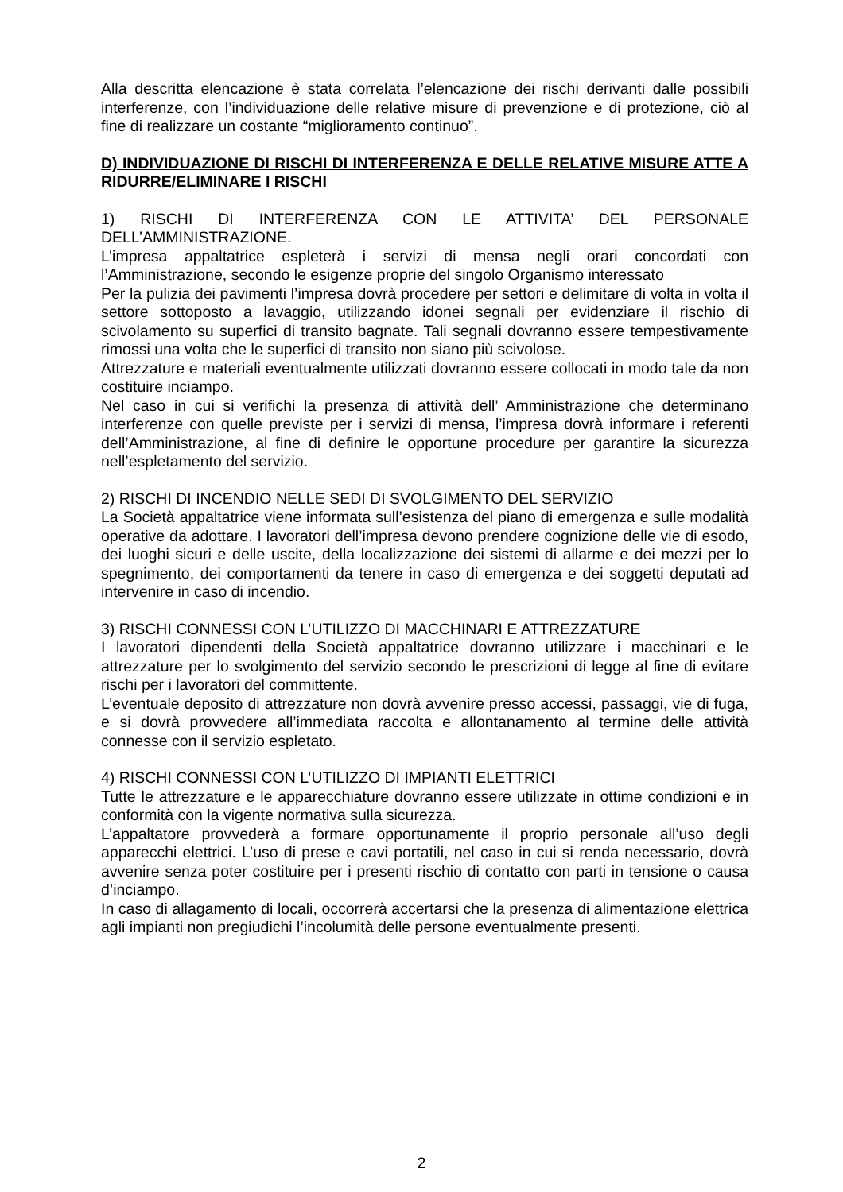Alla descritta elencazione è stata correlata l’elencazione dei rischi derivanti dalle possibili interferenze, con l’individuazione delle relative misure di prevenzione e di protezione, ciò al fine di realizzare un costante “miglioramento continuo”.
D) INDIVIDUAZIONE DI RISCHI DI INTERFERENZA E DELLE RELATIVE MISURE ATTE A RIDURRE/ELIMINARE I RISCHI
1) RISCHI DI INTERFERENZA CON LE ATTIVITA’ DEL PERSONALE DELL’AMMINISTRAZIONE.
L’impresa appaltatrice espleterà i servizi di mensa negli orari concordati con l’Amministrazione, secondo le esigenze proprie del singolo Organismo interessato
Per la pulizia dei pavimenti l’impresa dovrà procedere per settori e delimitare di volta in volta il settore sottoposto a lavaggio, utilizzando idonei segnali per evidenziare il rischio di scivolamento su superfici di transito bagnate. Tali segnali dovranno essere tempestivamente rimossi una volta che le superfici di transito non siano più scivolose.
Attrezzature e materiali eventualmente utilizzati dovranno essere collocati in modo tale da non costituire inciampo.
Nel caso in cui si verifichi la presenza di attività dell’ Amministrazione che determinano interferenze con quelle previste per i servizi di mensa, l’impresa dovrà informare i referenti dell’Amministrazione, al fine di definire le opportune procedure per garantire la sicurezza nell’espletamento del servizio.
2) RISCHI DI INCENDIO NELLE SEDI DI SVOLGIMENTO DEL SERVIZIO
La Società appaltatrice viene informata sull’esistenza del piano di emergenza e sulle modalità operative da adottare. I lavoratori dell’impresa devono prendere cognizione delle vie di esodo, dei luoghi sicuri e delle uscite, della localizzazione dei sistemi di allarme e dei mezzi per lo spegnimento, dei comportamenti da tenere in caso di emergenza e dei soggetti deputati ad intervenire in caso di incendio.
3) RISCHI CONNESSI CON L’UTILIZZO DI MACCHINARI E ATTREZZATURE
I lavoratori dipendenti della Società appaltatrice dovranno utilizzare i macchinari e le attrezzature per lo svolgimento del servizio secondo le prescrizioni di legge al fine di evitare rischi per i lavoratori del committente.
L’eventuale deposito di attrezzature non dovrà avvenire presso accessi, passaggi, vie di fuga, e si dovrà provvedere all’immediata raccolta e allontanamento al termine delle attività connesse con il servizio espletato.
4) RISCHI CONNESSI CON L’UTILIZZO DI IMPIANTI ELETTRICI
Tutte le attrezzature e le apparecchiature dovranno essere utilizzate in ottime condizioni e in conformità con la vigente normativa sulla sicurezza.
L’appaltatore provvederà a formare opportunamente il proprio personale all’uso degli apparecchi elettrici. L’uso di prese e cavi portatili, nel caso in cui si renda necessario, dovrà avvenire senza poter costituire per i presenti rischio di contatto con parti in tensione o causa d’inciampo.
In caso di allagamento di locali, occorrerà accertarsi che la presenza di alimentazione elettrica agli impianti non pregiudichi l’incolumità delle persone eventualmente presenti.
2